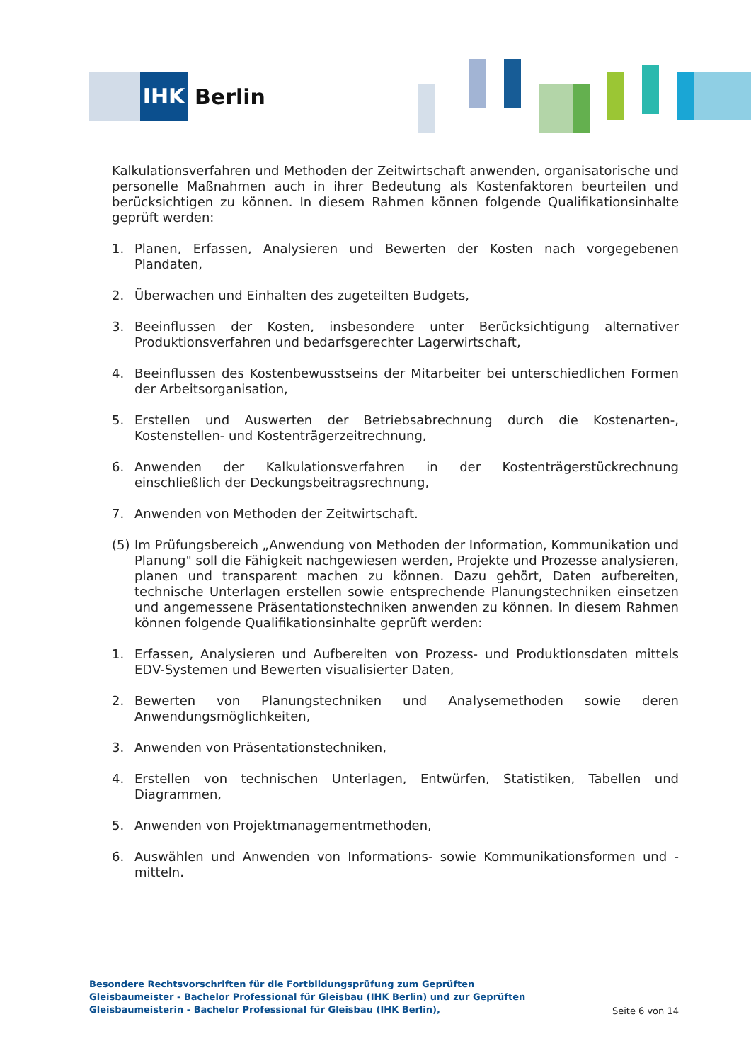IHK
Berlin
Kalkulationsverfahren und Methoden der Zeitwirtschaft anwenden, organisatorische und personelle Maßnahmen auch in ihrer Bedeutung als Kostenfaktoren beurteilen und berücksichtigen zu können. In diesem Rahmen können folgende Qualifikationsinhalte geprüft werden:
1. Planen, Erfassen, Analysieren und Bewerten der Kosten nach vorgegebenen Plandaten,
2. Überwachen und Einhalten des zugeteilten Budgets,
3. Beeinflussen der Kosten, insbesondere unter Berücksichtigung alternativer Produktionsverfahren und bedarfsgerechter Lagerwirtschaft,
4. Beeinflussen des Kostenbewusstseins der Mitarbeiter bei unterschiedlichen Formen der Arbeitsorganisation,
5. Erstellen und Auswerten der Betriebsabrechnung durch die Kostenarten-, Kostenstellen- und Kostenträgerzeitrechnung,
6. Anwenden der Kalkulationsverfahren in der Kostenträgerstückrechnung einschließlich der Deckungsbeitragsrechnung,
7. Anwenden von Methoden der Zeitwirtschaft.
(5) Im Prüfungsbereich „Anwendung von Methoden der Information, Kommunikation und Planung" soll die Fähigkeit nachgewiesen werden, Projekte und Prozesse analysieren, planen und transparent machen zu können. Dazu gehört, Daten aufbereiten, technische Unterlagen erstellen sowie entsprechende Planungstechniken einsetzen und angemessene Präsentationstechniken anwenden zu können. In diesem Rahmen können folgende Qualifikationsinhalte geprüft werden:
1. Erfassen, Analysieren und Aufbereiten von Prozess- und Produktionsdaten mittels EDV-Systemen und Bewerten visualisierter Daten,
2. Bewerten von Planungstechniken und Analysemethoden sowie deren Anwendungsmöglichkeiten,
3. Anwenden von Präsentationstechniken,
4. Erstellen von technischen Unterlagen, Entwürfen, Statistiken, Tabellen und Diagrammen,
5. Anwenden von Projektmanagementmethoden,
6. Auswählen und Anwenden von Informations- sowie Kommunikationsformen und -mitteln.
Besondere Rechtsvorschriften für die Fortbildungsprüfung zum Geprüften Gleisbaumeister - Bachelor Professional für Gleisbau (IHK Berlin) und zur Geprüften Gleisbaumeisterin - Bachelor Professional für Gleisbau (IHK Berlin),
Seite 6 von 14